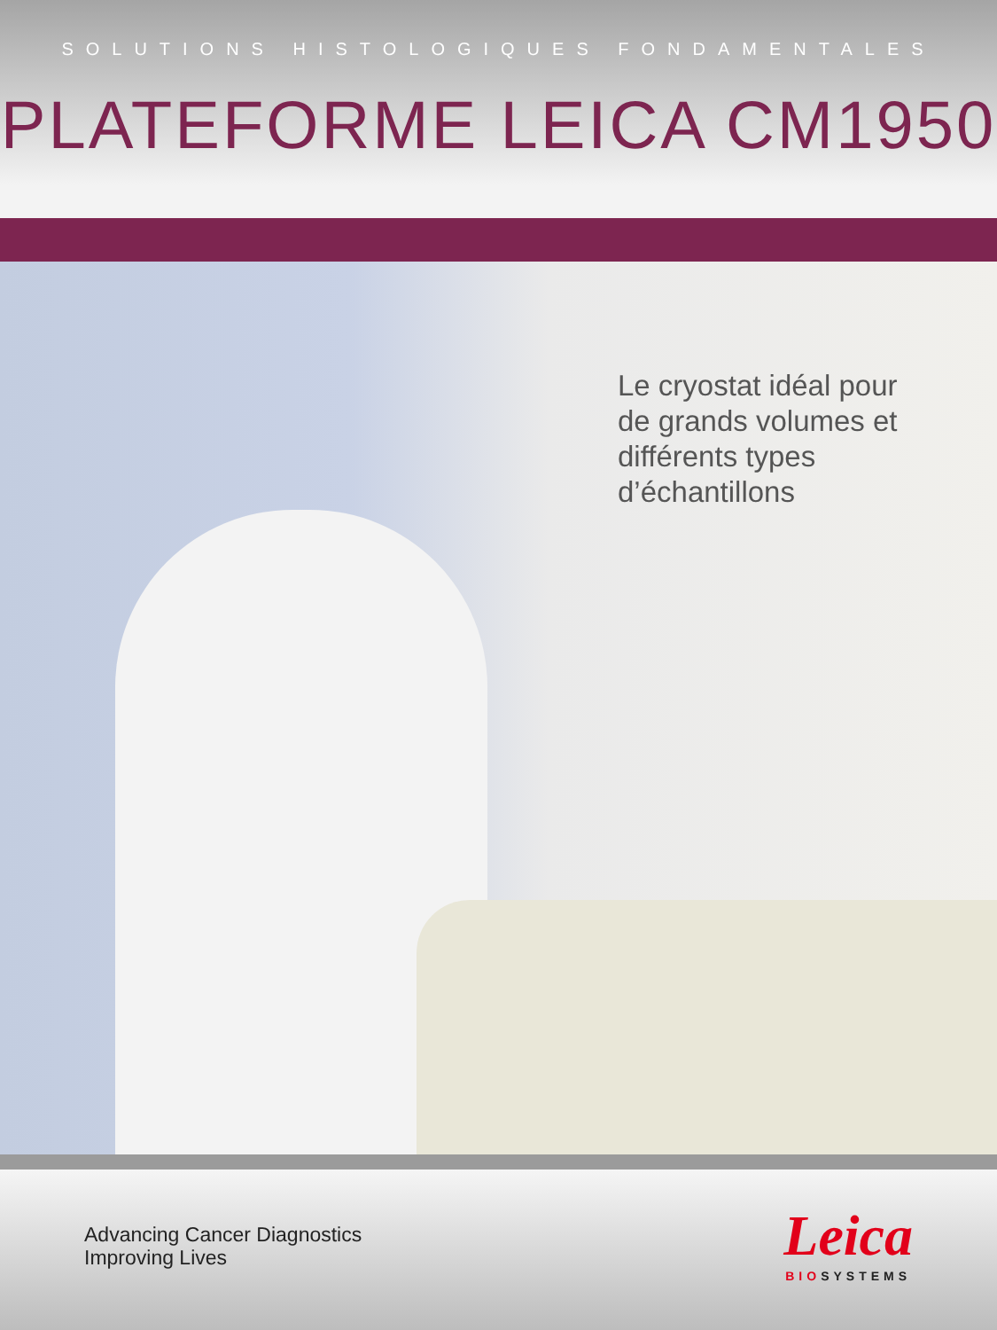SOLUTIONS HISTOLOGIQUES FONDAMENTALES
PLATEFORME LEICA CM1950
Le cryostat idéal pour de grands volumes et différents types d’échantillons
Advancing Cancer Diagnostics
Improving Lives
Leica
BIOSYSTEMS